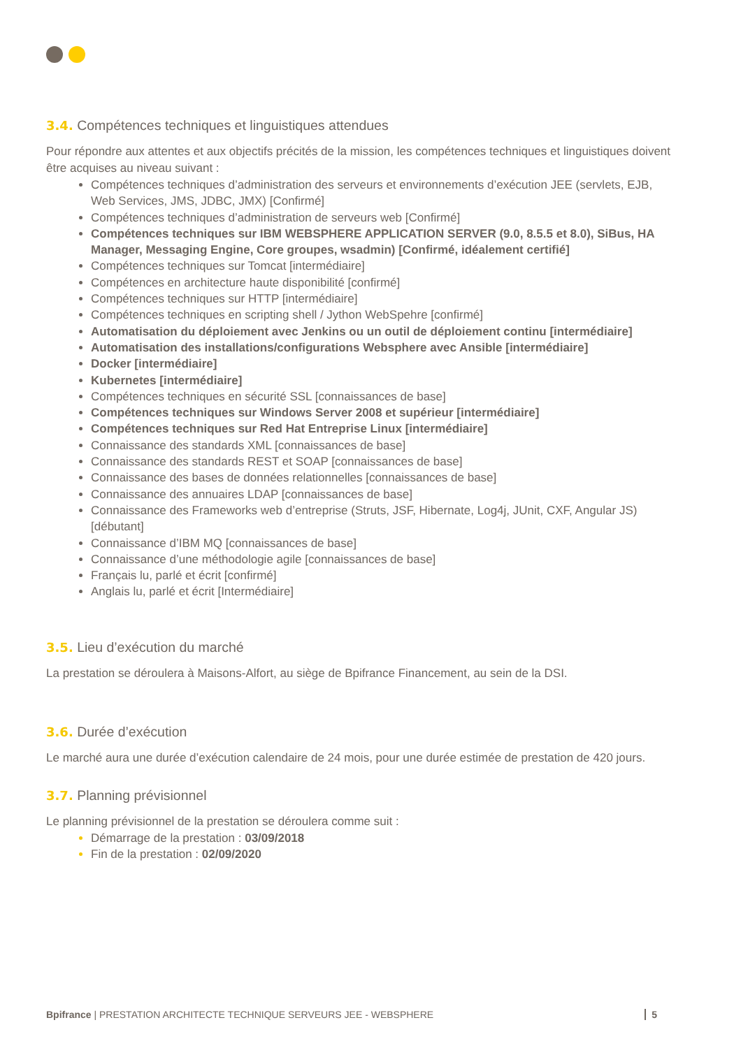3.4. Compétences techniques et linguistiques attendues
Pour répondre aux attentes et aux objectifs précités de la mission, les compétences techniques et linguistiques doivent être acquises au niveau suivant :
Compétences techniques d’administration des serveurs et environnements d’exécution JEE (servlets, EJB, Web Services, JMS, JDBC, JMX) [Confirmé]
Compétences techniques d’administration de serveurs web [Confirmé]
Compétences techniques sur IBM WEBSPHERE APPLICATION SERVER (9.0, 8.5.5 et 8.0), SiBus, HA Manager, Messaging Engine, Core groupes, wsadmin) [Confirmé, idéalement certifié]
Compétences techniques sur Tomcat [intermédiaire]
Compétences en architecture haute disponibilité [confirmé]
Compétences techniques sur HTTP [intermédiaire]
Compétences techniques en scripting shell / Jython WebSpehre [confirmé]
Automatisation du déploiement avec Jenkins ou un outil de déploiement continu [intermédiaire]
Automatisation des installations/configurations Websphere avec Ansible [intermédiaire]
Docker [intermédiaire]
Kubernetes [intermédiaire]
Compétences techniques en sécurité SSL [connaissances de base]
Compétences techniques sur Windows Server 2008 et supérieur [intermédiaire]
Compétences techniques sur Red Hat Entreprise Linux [intermédiaire]
Connaissance des standards XML [connaissances de base]
Connaissance des standards REST et SOAP [connaissances de base]
Connaissance des bases de données relationnelles [connaissances de base]
Connaissance des annuaires LDAP [connaissances de base]
Connaissance des Frameworks web d’entreprise (Struts, JSF, Hibernate, Log4j, JUnit, CXF, Angular JS) [débutant]
Connaissance d’IBM MQ [connaissances de base]
Connaissance d’une méthodologie agile [connaissances de base]
Français lu, parlé et écrit [confirmé]
Anglais lu, parlé et écrit [Intermédiaire]
3.5. Lieu d’exécution du marché
La prestation se déroulera à Maisons-Alfort, au siège de Bpifrance Financement, au sein de la DSI.
3.6. Durée d’exécution
Le marché aura une durée d’exécution calendaire de 24 mois, pour une durée estimée de prestation de 420 jours.
3.7. Planning prévisionnel
Le planning prévisionnel de la prestation se déroulera comme suit :
Démarrage de la prestation : 03/09/2018
Fin de la prestation : 02/09/2020
Bpifrance | PRESTATION ARCHITECTE TECHNIQUE SERVEURS JEE - WEBSPHERE 5